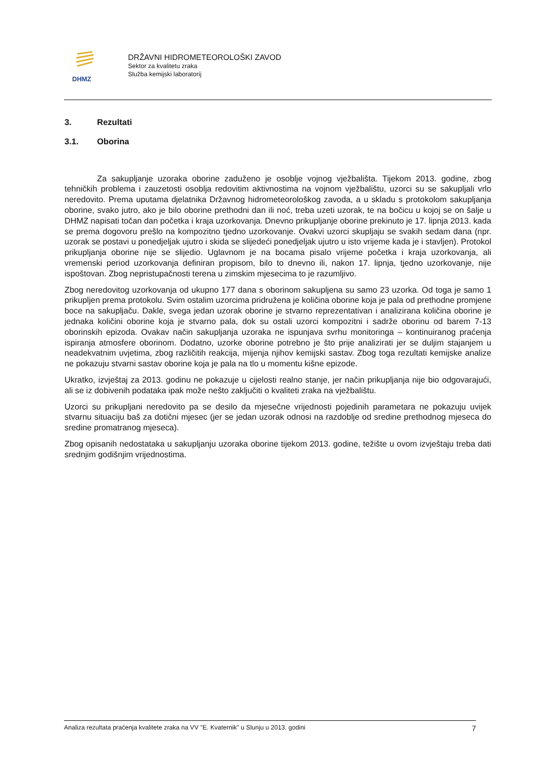DHMZ
DRŽAVNI HIDROMETEOROLOŠKI ZAVOD
Sektor za kvalitetu zraka
Služba kemijski laboratorij
3. Rezultati
3.1. Oborina
Za sakupljanje uzoraka oborine zaduženo je osoblje vojnog vježbališta. Tijekom 2013. godine, zbog tehničkih problema i zauzetosti osoblja redovitim aktivnostima na vojnom vježbalištu, uzorci su se sakupljali vrlo neredovito. Prema uputama djelatnika Državnog hidrometeorološkog zavoda, a u skladu s protokolom sakupljanja oborine, svako jutro, ako je bilo oborine prethodni dan ili noć, treba uzeti uzorak, te na bočicu u kojoj se on šalje u DHMZ napisati točan dan početka i kraja uzorkovanja. Dnevno prikupljanje oborine prekinuto je 17. lipnja 2013. kada se prema dogovoru prešlo na kompozitno tjedno uzorkovanje. Ovakvi uzorci skupljaju se svakih sedam dana (npr. uzorak se postavi u ponedjeljak ujutro i skida se slijedeći ponedjeljak ujutro u isto vrijeme kada je i stavljen). Protokol prikupljanja oborine nije se slijedio. Uglavnom je na bocama pisalo vrijeme početka i kraja uzorkovanja, ali vremenski period uzorkovanja definiran propisom, bilo to dnevno ili, nakon 17. lipnja, tjedno uzorkovanje, nije ispoštovan. Zbog nepristupačnosti terena u zimskim mjesecima to je razumljivo.
Zbog neredovitog uzorkovanja od ukupno 177 dana s oborinom sakupljena su samo 23 uzorka. Od toga je samo 1 prikupljen prema protokolu. Svim ostalim uzorcima pridružena je količina oborine koja je pala od prethodne promjene boce na sakupljaču. Dakle, svega jedan uzorak oborine je stvarno reprezentativan i analizirana količina oborine je jednaka količini oborine koja je stvarno pala, dok su ostali uzorci kompozitni i sadrže oborinu od barem 7-13 oborinskih epizoda. Ovakav način sakupljanja uzoraka ne ispunjava svrhu monitoringa – kontinuiranog praćenja ispiranja atmosfere oborinom. Dodatno, uzorke oborine potrebno je što prije analizirati jer se duljim stajanjem u neadekvatnim uvjetima, zbog različitih reakcija, mijenja njihov kemijski sastav. Zbog toga rezultati kemijske analize ne pokazuju stvarni sastav oborine koja je pala na tlo u momentu kišne epizode.
Ukratko, izvještaj za 2013. godinu ne pokazuje u cijelosti realno stanje, jer način prikupljanja nije bio odgovarajući, ali se iz dobivenih podataka ipak može nešto zaključiti o kvaliteti zraka na vježbalištu.
Uzorci su prikupljani neredovito pa se desilo da mjesečne vrijednosti pojedinih parametara ne pokazuju uvijek stvarnu situaciju baš za dotični mjesec (jer se jedan uzorak odnosi na razdoblje od sredine prethodnog mjeseca do sredine promatranog mjeseca).
Zbog opisanih nedostataka u sakupljanju uzoraka oborine tijekom 2013. godine, težište u ovom izvještaju treba dati srednjim godišnjim vrijednostima.
Analiza rezultata praćenja kvalitete zraka na VV "E. Kvaternik" u Slunju u 2013. godini 7